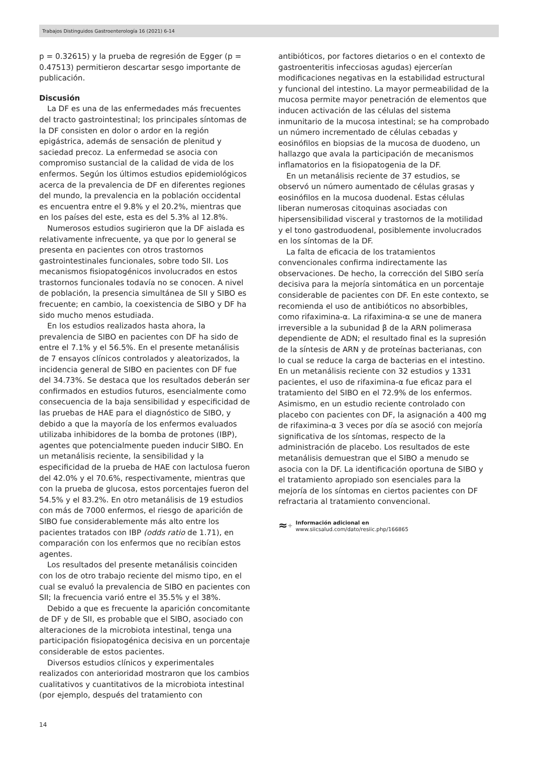Trabajos Distinguidos Gastroenterología 16 (2021) 6-14
p = 0.32615) y la prueba de regresión de Egger (p = 0.47513) permitieron descartar sesgo importante de publicación.
Discusión
La DF es una de las enfermedades más frecuentes del tracto gastrointestinal; los principales síntomas de la DF consisten en dolor o ardor en la región epigástrica, además de sensación de plenitud y saciedad precoz. La enfermedad se asocia con compromiso sustancial de la calidad de vida de los enfermos. Según los últimos estudios epidemiológicos acerca de la prevalencia de DF en diferentes regiones del mundo, la prevalencia en la población occidental es encuentra entre el 9.8% y el 20.2%, mientras que en los países del este, esta es del 5.3% al 12.8%.
Numerosos estudios sugirieron que la DF aislada es relativamente infrecuente, ya que por lo general se presenta en pacientes con otros trastornos gastrointestinales funcionales, sobre todo SII. Los mecanismos fisiopatogénicos involucrados en estos trastornos funcionales todavía no se conocen. A nivel de población, la presencia simultánea de SII y SIBO es frecuente; en cambio, la coexistencia de SIBO y DF ha sido mucho menos estudiada.
En los estudios realizados hasta ahora, la prevalencia de SIBO en pacientes con DF ha sido de entre el 7.1% y el 56.5%. En el presente metanálisis de 7 ensayos clínicos controlados y aleatorizados, la incidencia general de SIBO en pacientes con DF fue del 34.73%. Se destaca que los resultados deberán ser confirmados en estudios futuros, esencialmente como consecuencia de la baja sensibilidad y especificidad de las pruebas de HAE para el diagnóstico de SIBO, y debido a que la mayoría de los enfermos evaluados utilizaba inhibidores de la bomba de protones (IBP), agentes que potencialmente pueden inducir SIBO. En un metanálisis reciente, la sensibilidad y la especificidad de la prueba de HAE con lactulosa fueron del 42.0% y el 70.6%, respectivamente, mientras que con la prueba de glucosa, estos porcentajes fueron del 54.5% y el 83.2%. En otro metanálisis de 19 estudios con más de 7000 enfermos, el riesgo de aparición de SIBO fue considerablemente más alto entre los pacientes tratados con IBP (odds ratio de 1.71), en comparación con los enfermos que no recibían estos agentes.
Los resultados del presente metanálisis coinciden con los de otro trabajo reciente del mismo tipo, en el cual se evaluó la prevalencia de SIBO en pacientes con SII; la frecuencia varió entre el 35.5% y el 38%.
Debido a que es frecuente la aparición concomitante de DF y de SII, es probable que el SIBO, asociado con alteraciones de la microbiota intestinal, tenga una participación fisiopatogénica decisiva en un porcentaje considerable de estos pacientes.
Diversos estudios clínicos y experimentales realizados con anterioridad mostraron que los cambios cualitativos y cuantitativos de la microbiota intestinal (por ejemplo, después del tratamiento con
antibióticos, por factores dietarios o en el contexto de gastroenteritis infecciosas agudas) ejercerían modificaciones negativas en la estabilidad estructural y funcional del intestino. La mayor permeabilidad de la mucosa permite mayor penetración de elementos que inducen activación de las células del sistema inmunitario de la mucosa intestinal; se ha comprobado un número incrementado de células cebadas y eosinófilos en biopsias de la mucosa de duodeno, un hallazgo que avala la participación de mecanismos inflamatorios en la fisiopatogenia de la DF.
En un metanálisis reciente de 37 estudios, se observó un número aumentado de células grasas y eosinófilos en la mucosa duodenal. Estas células liberan numerosas citoquinas asociadas con hipersensibilidad visceral y trastornos de la motilidad y el tono gastroduodenal, posiblemente involucrados en los síntomas de la DF.
La falta de eficacia de los tratamientos convencionales confirma indirectamente las observaciones. De hecho, la corrección del SIBO sería decisiva para la mejoría sintomática en un porcentaje considerable de pacientes con DF. En este contexto, se recomienda el uso de antibióticos no absorbibles, como rifaximina-α. La rifaximina-α se une de manera irreversible a la subunidad β de la ARN polimerasa dependiente de ADN; el resultado final es la supresión de la síntesis de ARN y de proteínas bacterianas, con lo cual se reduce la carga de bacterias en el intestino. En un metanálisis reciente con 32 estudios y 1331 pacientes, el uso de rifaximina-α fue eficaz para el tratamiento del SIBO en el 72.9% de los enfermos. Asimismo, en un estudio reciente controlado con placebo con pacientes con DF, la asignación a 400 mg de rifaximina-α 3 veces por día se asoció con mejoría significativa de los síntomas, respecto de la administración de placebo. Los resultados de este metanálisis demuestran que el SIBO a menudo se asocia con la DF. La identificación oportuna de SIBO y el tratamiento apropiado son esenciales para la mejoría de los síntomas en ciertos pacientes con DF refractaria al tratamiento convencional.
≈+
Información adicional en
www.siicsalud.com/dato/resiic.php/166865
14